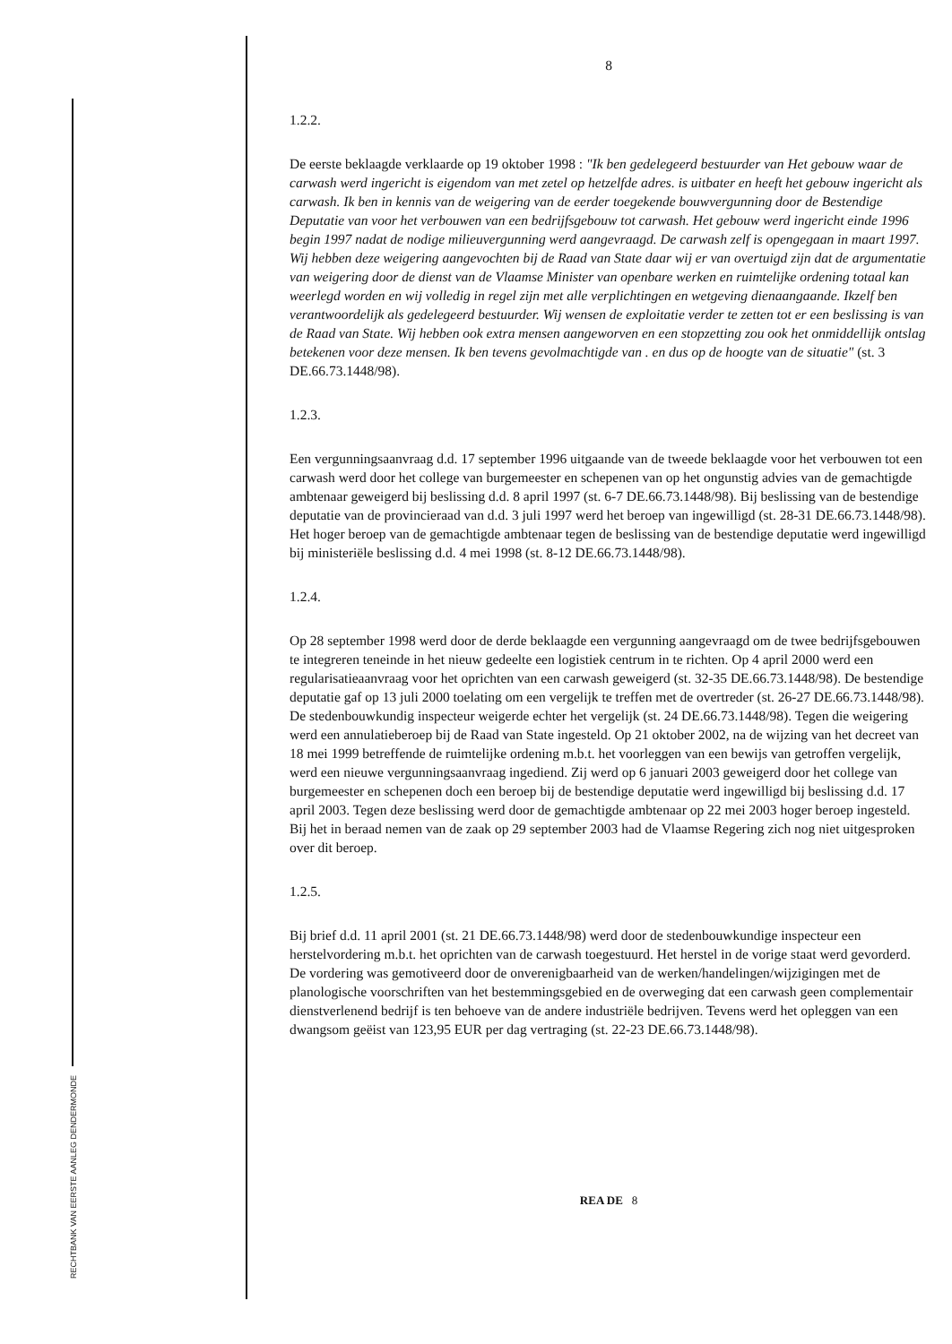RECHTBANK VAN EERSTE AANLEG DENDERMONDE
8
1.2.2.
De eerste beklaagde verklaarde op 19 oktober 1998 : "Ik ben gedelegeerd bestuurder van Het gebouw waar de carwash werd ingericht is eigendom van met zetel op hetzelfde adres. is uitbater en heeft het gebouw ingericht als carwash. Ik ben in kennis van de weigering van de eerder toegekende bouwvergunning door de Bestendige Deputatie van voor het verbouwen van een bedrijfsgebouw tot carwash. Het gebouw werd ingericht einde 1996 begin 1997 nadat de nodige milieuvergunning werd aangevraagd. De carwash zelf is opengegaan in maart 1997. Wij hebben deze weigering aangevochten bij de Raad van State daar wij er van overtuigd zijn dat de argumentatie van weigering door de dienst van de Vlaamse Minister van openbare werken en ruimtelijke ordening totaal kan weerlegd worden en wij volledig in regel zijn met alle verplichtingen en wetgeving dienaangaande. Ikzelf ben verantwoordelijk als gedelegeerd bestuurder. Wij wensen de exploitatie verder te zetten tot er een beslissing is van de Raad van State. Wij hebben ook extra mensen aangeworven en een stopzetting zou ook het onmiddellijk ontslag betekenen voor deze mensen. Ik ben tevens gevolmachtigde van . en dus op de hoogte van de situatie" (st. 3 DE.66.73.1448/98).
1.2.3.
Een vergunningsaanvraag d.d. 17 september 1996 uitgaande van de tweede beklaagde voor het verbouwen tot een carwash werd door het college van burgemeester en schepenen van op het ongunstig advies van de gemachtigde ambtenaar geweigerd bij beslissing d.d. 8 april 1997 (st. 6-7 DE.66.73.1448/98). Bij beslissing van de bestendige deputatie van de provincieraad van d.d. 3 juli 1997 werd het beroep van ingewilligd (st. 28-31 DE.66.73.1448/98). Het hoger beroep van de gemachtigde ambtenaar tegen de beslissing van de bestendige deputatie werd ingewilligd bij ministeriële beslissing d.d. 4 mei 1998 (st. 8-12 DE.66.73.1448/98).
1.2.4.
Op 28 september 1998 werd door de derde beklaagde een vergunning aangevraagd om de twee bedrijfsgebouwen te integreren teneinde in het nieuw gedeelte een logistiek centrum in te richten. Op 4 april 2000 werd een regularisatieaanvraag voor het oprichten van een carwash geweigerd (st. 32-35 DE.66.73.1448/98). De bestendige deputatie gaf op 13 juli 2000 toelating om een vergelijk te treffen met de overtreder (st. 26-27 DE.66.73.1448/98). De stedenbouwkundig inspecteur weigerde echter het vergelijk (st. 24 DE.66.73.1448/98). Tegen die weigering werd een annulatieberoep bij de Raad van State ingesteld. Op 21 oktober 2002, na de wijzing van het decreet van 18 mei 1999 betreffende de ruimtelijke ordening m.b.t. het voorleggen van een bewijs van getroffen vergelijk, werd een nieuwe vergunningsaanvraag ingediend. Zij werd op 6 januari 2003 geweigerd door het college van burgemeester en schepenen doch een beroep bij de bestendige deputatie werd ingewilligd bij beslissing d.d. 17 april 2003. Tegen deze beslissing werd door de gemachtigde ambtenaar op 22 mei 2003 hoger beroep ingesteld. Bij het in beraad nemen van de zaak op 29 september 2003 had de Vlaamse Regering zich nog niet uitgesproken over dit beroep.
1.2.5.
Bij brief d.d. 11 april 2001 (st. 21 DE.66.73.1448/98) werd door de stedenbouwkundige inspecteur een herstelvordering m.b.t. het oprichten van de carwash toegestuurd. Het herstel in de vorige staat werd gevorderd. De vordering was gemotiveerd door de onverenigbaarheid van de werken/handelingen/wijzigingen met de planologische voorschriften van het bestemmingsgebied en de overweging dat een carwash geen complementair dienstverlenend bedrijf is ten behoeve van de andere industriële bedrijven. Tevens werd het opleggen van een dwangsom geëist van 123,95 EUR per dag vertraging (st. 22-23 DE.66.73.1448/98).
REA DE 8